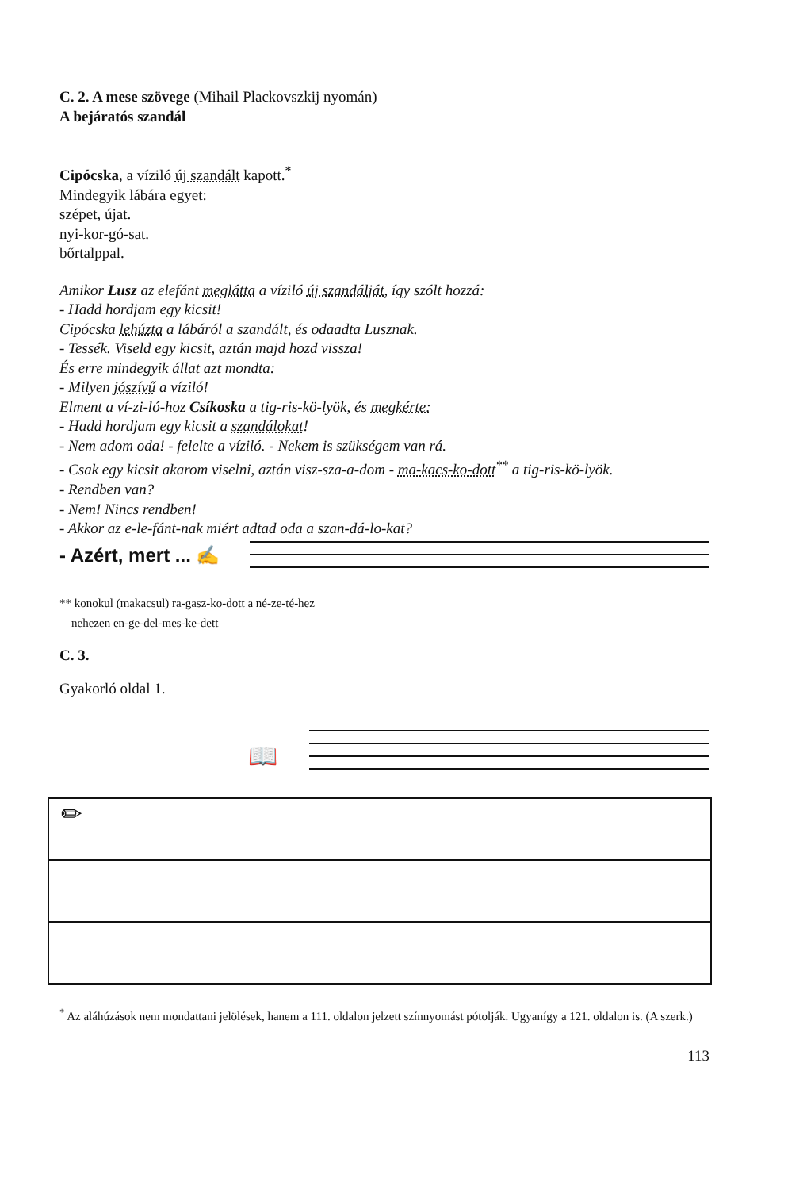C. 2. A mese szövege (Mihail Plackovszkij nyomán)
A bejáratós szandál
Cipócska, a víziló új szandált kapott.<sup>*</sup>
Mindegyik lábára egyet:
szépet, újat.
nyi-kor-gó-sat.
bőrtalppal.
Amikor Lusz az elefánt meglátta a víziló új szandálját, így szólt hozzá:
- Hadd hordjam egy kicsit!
Cipócska lehúzta a lábáról a szandált, és odaadta Lusznak.
- Tessék. Viseld egy kicsit, aztán majd hozd vissza!
És erre mindegyik állat azt mondta:
- Milyen jószívű a víziló!
Elment a ví-zi-ló-hoz Csíkoska a tig-ris-kö-lyök, és megkérte:
- Hadd hordjam egy kicsit a szandálokat!
- Nem adom oda! - felelte a víziló. - Nekem is szükségem van rá.
- Csak egy kicsit akarom viselni, aztán visz-sza-a-dom - ma-kacs-ko-dott<sup>**</sup> a tig-ris-kö-lyök.
- Rendben van?
- Nem! Nincs rendben!
- Akkor az e-le-fánt-nak miért adtad oda a szan-dá-lo-kat?
- Azért, mert ... ✍
** konokul (makacsul) ra-gasz-ko-dott a né-ze-té-hez
nehezen en-ge-del-mes-ke-dett
C. 3.
Gyakorló oldal 1.
📖
✏
<sup>*</sup> Az aláhúzások nem mondattani jelölések, hanem a 111. oldalon jelzett színnyomást pótolják. Ugyanígy a 121. oldalon is. (A szerk.)
113